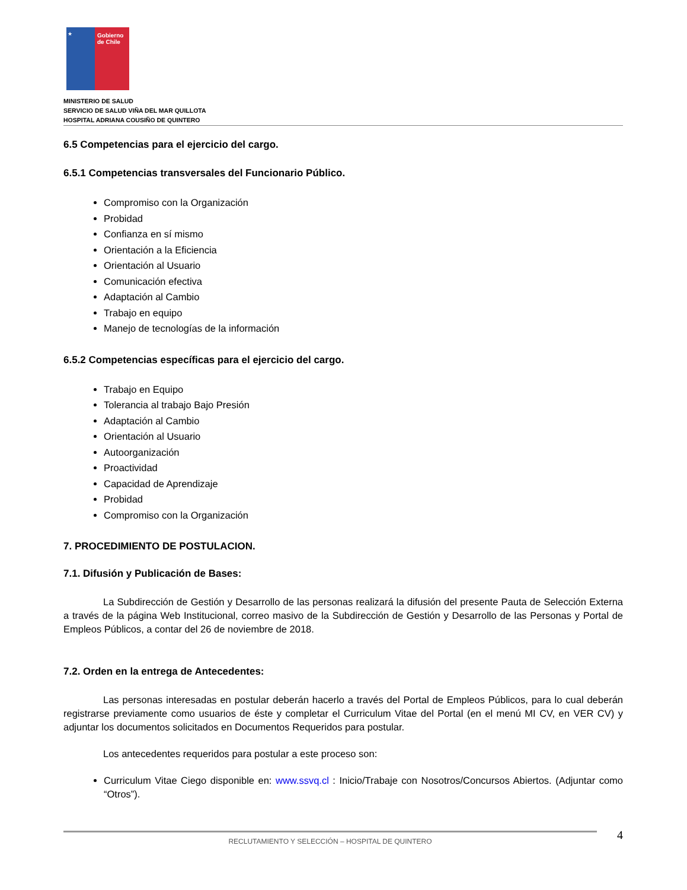★
Gobierno
de Chile
MINISTERIO DE SALUD
SERVICIO DE SALUD VIÑA DEL MAR QUILLOTA
HOSPITAL ADRIANA COUSIÑO DE QUINTERO
6.5 Competencias para el ejercicio del cargo.
6.5.1 Competencias transversales del Funcionario Público.
Compromiso con la Organización
Probidad
Confianza en sí mismo
Orientación a la Eficiencia
Orientación al Usuario
Comunicación efectiva
Adaptación al Cambio
Trabajo en equipo
Manejo de tecnologías de la información
6.5.2 Competencias específicas para el ejercicio del cargo.
Trabajo en Equipo
Tolerancia al trabajo Bajo Presión
Adaptación al Cambio
Orientación al Usuario
Autoorganización
Proactividad
Capacidad de Aprendizaje
Probidad
Compromiso con la Organización
7. PROCEDIMIENTO DE POSTULACION.
7.1. Difusión y Publicación de Bases:
La Subdirección de Gestión y Desarrollo de las personas realizará la difusión del presente Pauta de Selección Externa a través de la página Web Institucional, correo masivo de la Subdirección de Gestión y Desarrollo de las Personas y Portal de Empleos Públicos, a contar del 26 de noviembre de 2018.
7.2. Orden en la entrega de Antecedentes:
Las personas interesadas en postular deberán hacerlo a través del Portal de Empleos Públicos, para lo cual deberán registrarse previamente como usuarios de éste y completar el Curriculum Vitae del Portal (en el menú MI CV, en VER CV) y adjuntar los documentos solicitados en Documentos Requeridos para postular.
Los antecedentes requeridos para postular a este proceso son:
Curriculum Vitae Ciego disponible en: www.ssvq.cl : Inicio/Trabaje con Nosotros/Concursos Abiertos. (Adjuntar como “Otros”).
RECLUTAMIENTO Y SELECCIÓN – HOSPITAL DE QUINTERO
4